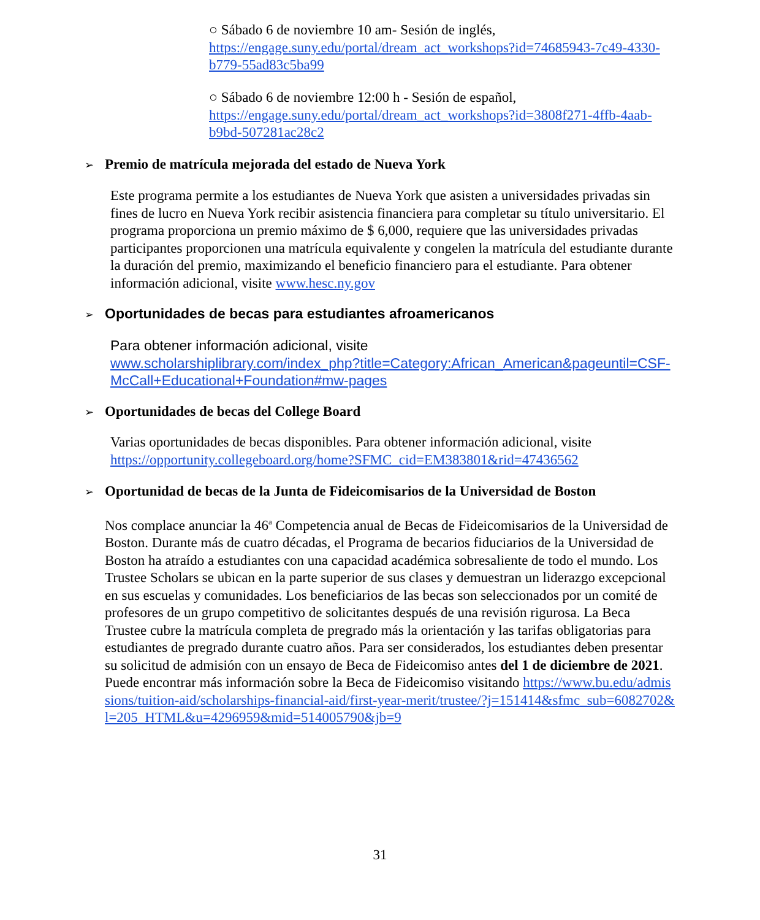○ Sábado 6 de noviembre 10 am- Sesión de inglés,
https://engage.suny.edu/portal/dream_act_workshops?id=74685943-7c49-4330-b779-55ad83c5ba99
○ Sábado 6 de noviembre 12:00 h - Sesión de español,
https://engage.suny.edu/portal/dream_act_workshops?id=3808f271-4ffb-4aab-b9bd-507281ac28c2
➢ Premio de matrícula mejorada del estado de Nueva York
Este programa permite a los estudiantes de Nueva York que asisten a universidades privadas sin fines de lucro en Nueva York recibir asistencia financiera para completar su título universitario. El programa proporciona un premio máximo de $ 6,000, requiere que las universidades privadas participantes proporcionen una matrícula equivalente y congelen la matrícula del estudiante durante la duración del premio, maximizando el beneficio financiero para el estudiante. Para obtener información adicional, visite www.hesc.ny.gov
➢ Oportunidades de becas para estudiantes afroamericanos
Para obtener información adicional, visite
www.scholarshiplibrary.com/index_php?title=Category:African_American&pageuntil=CSF-McCall+Educational+Foundation#mw-pages
➢ Oportunidades de becas del College Board
Varias oportunidades de becas disponibles. Para obtener información adicional, visite
https://opportunity.collegeboard.org/home?SFMC_cid=EM383801&rid=47436562
➢ Oportunidad de becas de la Junta de Fideicomisarios de la Universidad de Boston
Nos complace anunciar la 46<sup>a</sup> Competencia anual de Becas de Fideicomisarios de la Universidad de Boston. Durante más de cuatro décadas, el Programa de becarios fiduciarios de la Universidad de Boston ha atraído a estudiantes con una capacidad académica sobresaliente de todo el mundo. Los Trustee Scholars se ubican en la parte superior de sus clases y demuestran un liderazgo excepcional en sus escuelas y comunidades. Los beneficiarios de las becas son seleccionados por un comité de profesores de un grupo competitivo de solicitantes después de una revisión rigurosa. La Beca Trustee cubre la matrícula completa de pregrado más la orientación y las tarifas obligatorias para estudiantes de pregrado durante cuatro años. Para ser considerados, los estudiantes deben presentar su solicitud de admisión con un ensayo de Beca de Fideicomiso antes del 1 de diciembre de 2021. Puede encontrar más información sobre la Beca de Fideicomiso visitando https://www.bu.edu/admissions/tuition-aid/scholarships-financial-aid/first-year-merit/trustee/?j=151414&sfmc_sub=6082702&l=205_HTML&u=4296959&mid=514005790&jb=9
31